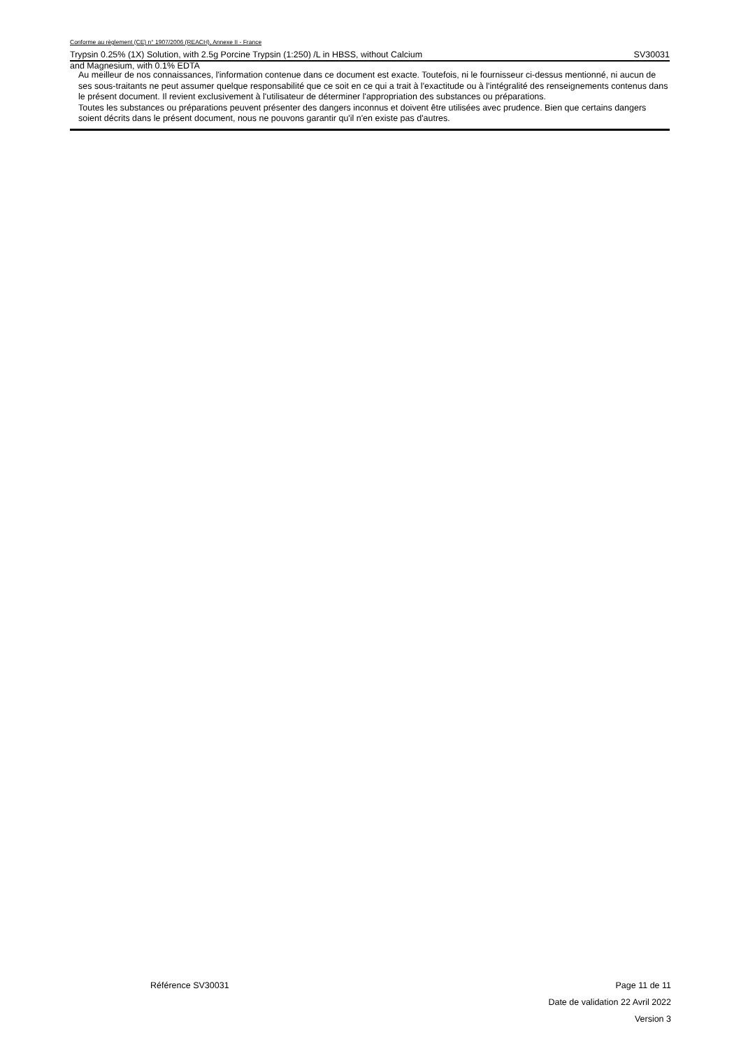Conforme au règlement (CE) n° 1907/2006 (REACH), Annexe II - France
Trypsin 0.25% (1X) Solution, with 2.5g Porcine Trypsin (1:250) /L in HBSS, without Calcium SV30031
and Magnesium, with 0.1% EDTA
Au meilleur de nos connaissances, l'information contenue dans ce document est exacte. Toutefois, ni le fournisseur ci-dessus mentionné, ni aucun de ses sous-traitants ne peut assumer quelque responsabilité que ce soit en ce qui a trait à l'exactitude ou à l'intégralité des renseignements contenus dans le présent document. Il revient exclusivement à l'utilisateur de déterminer l'appropriation des substances ou préparations.
Toutes les substances ou préparations peuvent présenter des dangers inconnus et doivent être utilisées avec prudence. Bien que certains dangers soient décrits dans le présent document, nous ne pouvons garantir qu'il n'en existe pas d'autres.
Référence SV30031 Page 11 de 11
Date de validation 22 Avril 2022
Version 3